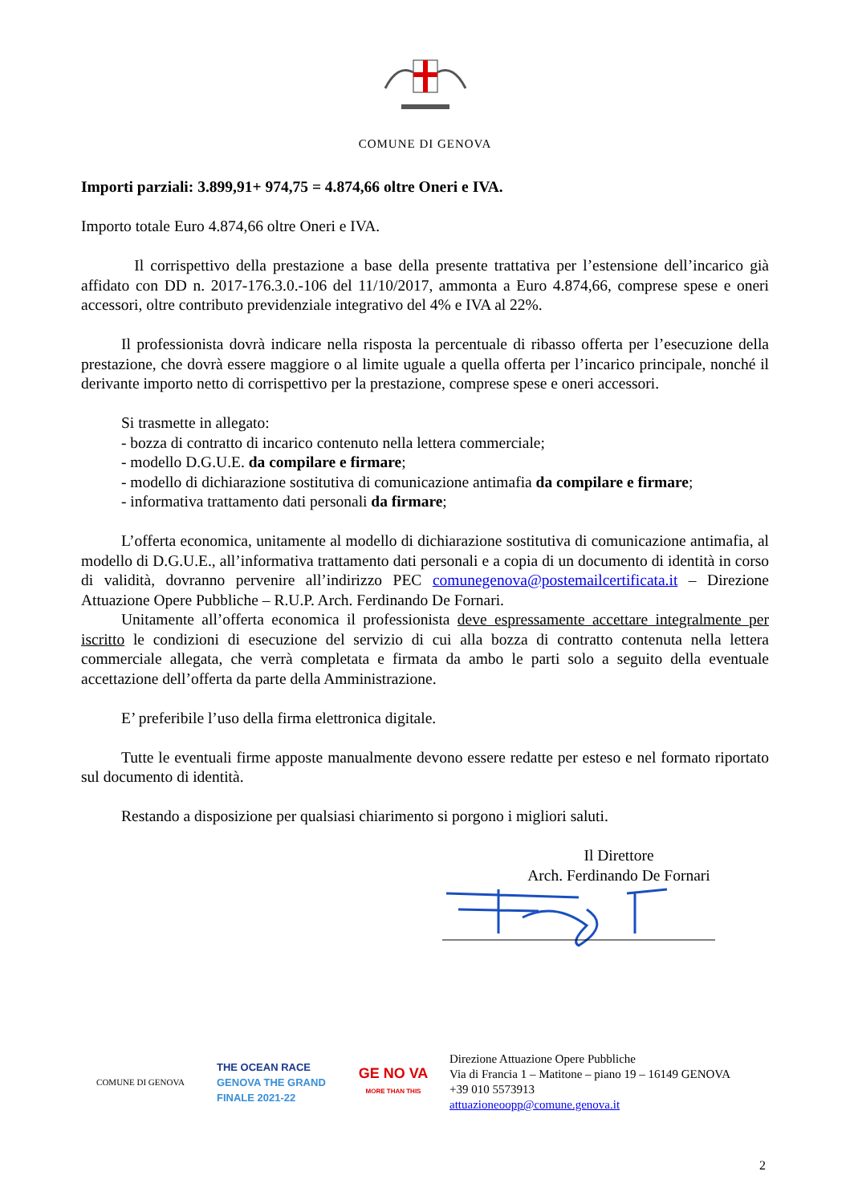COMUNE DI GENOVA
Importi parziali: 3.899,91+ 974,75 = 4.874,66 oltre Oneri e IVA.
Importo totale Euro 4.874,66 oltre Oneri e IVA.
Il corrispettivo della prestazione a base della presente trattativa per l’estensione dell’incarico già affidato con DD n. 2017-176.3.0.-106 del 11/10/2017, ammonta a Euro 4.874,66, comprese spese e oneri accessori, oltre contributo previdenziale integrativo del 4% e IVA al 22%.
Il professionista dovrà indicare nella risposta la percentuale di ribasso offerta per l’esecuzione della prestazione, che dovrà essere maggiore o al limite uguale a quella offerta per l’incarico principale, nonché il derivante importo netto di corrispettivo per la prestazione, comprese spese e oneri accessori.
Si trasmette in allegato:
- bozza di contratto di incarico contenuto nella lettera commerciale;
- modello D.G.U.E. da compilare e firmare;
- modello di dichiarazione sostitutiva di comunicazione antimafia da compilare e firmare;
- informativa trattamento dati personali da firmare;
L’offerta economica, unitamente al modello di dichiarazione sostitutiva di comunicazione antimafia, al modello di D.G.U.E., all’informativa trattamento dati personali e a copia di un documento di identità in corso di validità, dovranno pervenire all’indirizzo PEC comunegenova@postemailcertificata.it – Direzione Attuazione Opere Pubbliche – R.U.P. Arch. Ferdinando De Fornari.
Unitamente all’offerta economica il professionista deve espressamente accettare integralmente per iscritto le condizioni di esecuzione del servizio di cui alla bozza di contratto contenuta nella lettera commerciale allegata, che verrà completata e firmata da ambo le parti solo a seguito della eventuale accettazione dell’offerta da parte della Amministrazione.
E’ preferibile l’uso della firma elettronica digitale.
Tutte le eventuali firme apposte manualmente devono essere redatte per esteso e nel formato riportato sul documento di identità.
Restando a disposizione per qualsiasi chiarimento si porgono i migliori saluti.
Il Direttore
Arch. Ferdinando De Fornari
COMUNE DI GENOVA
THE OCEAN RACE
GENOVA THE GRAND FINALE 2021-22
GE NO VA
MORE THAN THIS
Direzione Attuazione Opere Pubbliche
Via di Francia 1 – Matitone – piano 19 – 16149 GENOVA
+39 010 5573913
attuazioneoopp@comune.genova.it
2